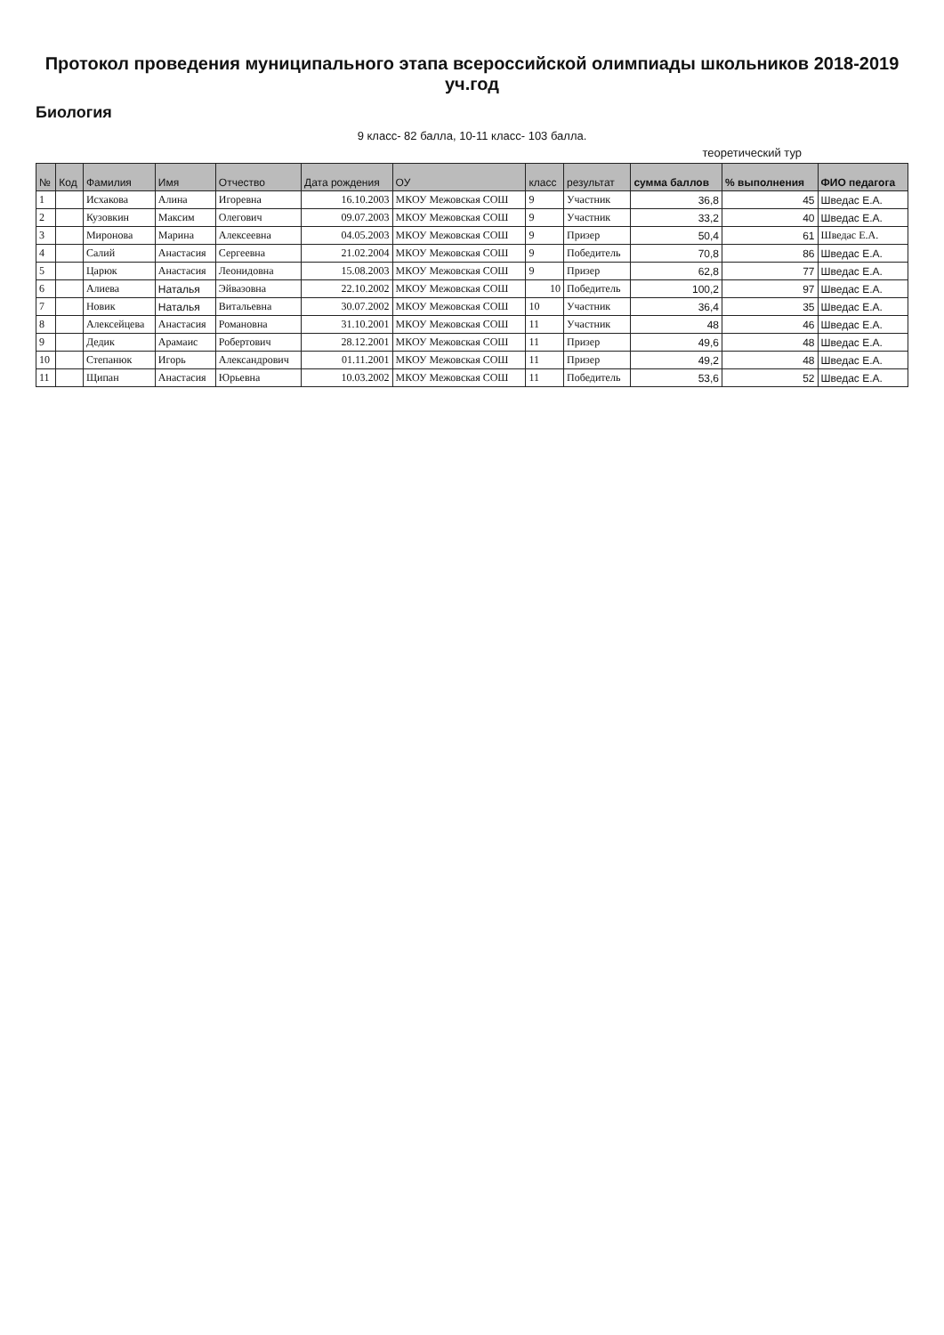Протокол проведения муниципального этапа всероссийской олимпиады школьников 2018-2019 уч.год
Биология
9 класс- 82 балла, 10-11 класс- 103 балла.
теоретический тур
| № | Код | Фамилия | Имя | Отчество | Дата рождения | ОУ | класс | результат | сумма баллов | % выполнения | ФИО педагога |
| --- | --- | --- | --- | --- | --- | --- | --- | --- | --- | --- | --- |
| 1 | | Исхакова | Алина | Игоревна | 16.10.2003 | МКОУ Межовская СОШ | 9 | Участник | 36,8 | 45 | Шведас Е.А. |
| 2 | | Кузовкин | Максим | Олегович | 09.07.2003 | МКОУ Межовская СОШ | 9 | Участник | 33,2 | 40 | Шведас Е.А. |
| 3 | | Миронова | Марина | Алексеевна | 04.05.2003 | МКОУ Межовская СОШ | 9 | Призер | 50,4 | 61 | Шведас Е.А. |
| 4 | | Салий | Анастасия | Сергеевна | 21.02.2004 | МКОУ Межовская СОШ | 9 | Победитель | 70,8 | 86 | Шведас Е.А. |
| 5 | | Царюк | Анастасия | Леонидовна | 15.08.2003 | МКОУ Межовская СОШ | 9 | Призер | 62,8 | 77 | Шведас Е.А. |
| 6 | | Алиева | Наталья | Эйвазовна | 22.10.2002 | МКОУ Межовская СОШ | 10 | Победитель | 100,2 | 97 | Шведас Е.А. |
| 7 | | Новик | Наталья | Витальевна | 30.07.2002 | МКОУ Межовская СОШ | 10 | Участник | 36,4 | 35 | Шведас Е.А. |
| 8 | | Алексейцева | Анастасия | Романовна | 31.10.2001 | МКОУ Межовская СОШ | 11 | Участник | 48 | 46 | Шведас Е.А. |
| 9 | | Дедик | Арамаис | Робертович | 28.12.2001 | МКОУ Межовская СОШ | 11 | Призер | 49,6 | 48 | Шведас Е.А. |
| 10 | | Степанюк | Игорь | Александрович | 01.11.2001 | МКОУ Межовская СОШ | 11 | Призер | 49,2 | 48 | Шведас Е.А. |
| 11 | | Щипан | Анастасия | Юрьевна | 10.03.2002 | МКОУ Межовская СОШ | 11 | Победитель | 53,6 | 52 | Шведас Е.А. |